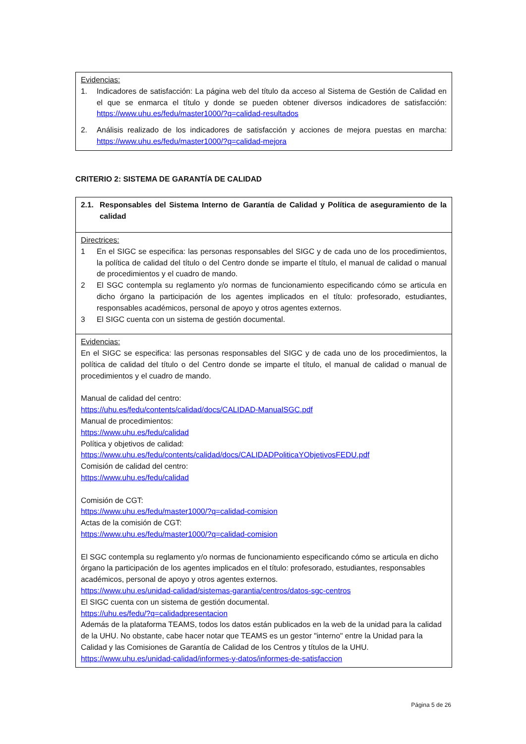Evidencias:
1. Indicadores de satisfacción: La página web del título da acceso al Sistema de Gestión de Calidad en el que se enmarca el título y donde se pueden obtener diversos indicadores de satisfacción: https://www.uhu.es/fedu/master1000/?q=calidad-resultados
2. Análisis realizado de los indicadores de satisfacción y acciones de mejora puestas en marcha: https://www.uhu.es/fedu/master1000/?q=calidad-mejora
CRITERIO 2: SISTEMA DE GARANTÍA DE CALIDAD
2.1. Responsables del Sistema Interno de Garantía de Calidad y Política de aseguramiento de la calidad
Directrices:
1 En el SIGC se especifica: las personas responsables del SIGC y de cada uno de los procedimientos, la política de calidad del título o del Centro donde se imparte el título, el manual de calidad o manual de procedimientos y el cuadro de mando.
2 El SGC contempla su reglamento y/o normas de funcionamiento especificando cómo se articula en dicho órgano la participación de los agentes implicados en el título: profesorado, estudiantes, responsables académicos, personal de apoyo y otros agentes externos.
3 El SIGC cuenta con un sistema de gestión documental.
Evidencias:
En el SIGC se especifica: las personas responsables del SIGC y de cada uno de los procedimientos, la política de calidad del título o del Centro donde se imparte el título, el manual de calidad o manual de procedimientos y el cuadro de mando.
Manual de calidad del centro:
https://uhu.es/fedu/contents/calidad/docs/CALIDAD-ManualSGC.pdf
Manual de procedimientos:
https://www.uhu.es/fedu/calidad
Política y objetivos de calidad:
https://www.uhu.es/fedu/contents/calidad/docs/CALIDADPoliticaYObjetivosFEDU.pdf
Comisión de calidad del centro:
https://www.uhu.es/fedu/calidad
Comisión de CGT:
https://www.uhu.es/fedu/master1000/?q=calidad-comision
Actas de la comisión de CGT:
https://www.uhu.es/fedu/master1000/?q=calidad-comision
El SGC contempla su reglamento y/o normas de funcionamiento especificando cómo se articula en dicho órgano la participación de los agentes implicados en el título: profesorado, estudiantes, responsables académicos, personal de apoyo y otros agentes externos.
https://www.uhu.es/unidad-calidad/sistemas-garantia/centros/datos-sgc-centros
El SIGC cuenta con un sistema de gestión documental.
https://uhu.es/fedu/?q=calidadpresentacion
Además de la plataforma TEAMS, todos los datos están publicados en la web de la unidad para la calidad de la UHU. No obstante, cabe hacer notar que TEAMS es un gestor "interno" entre la Unidad para la Calidad y las Comisiones de Garantía de Calidad de los Centros y títulos de la UHU.
https://www.uhu.es/unidad-calidad/informes-y-datos/informes-de-satisfaccion
Página 5 de 26